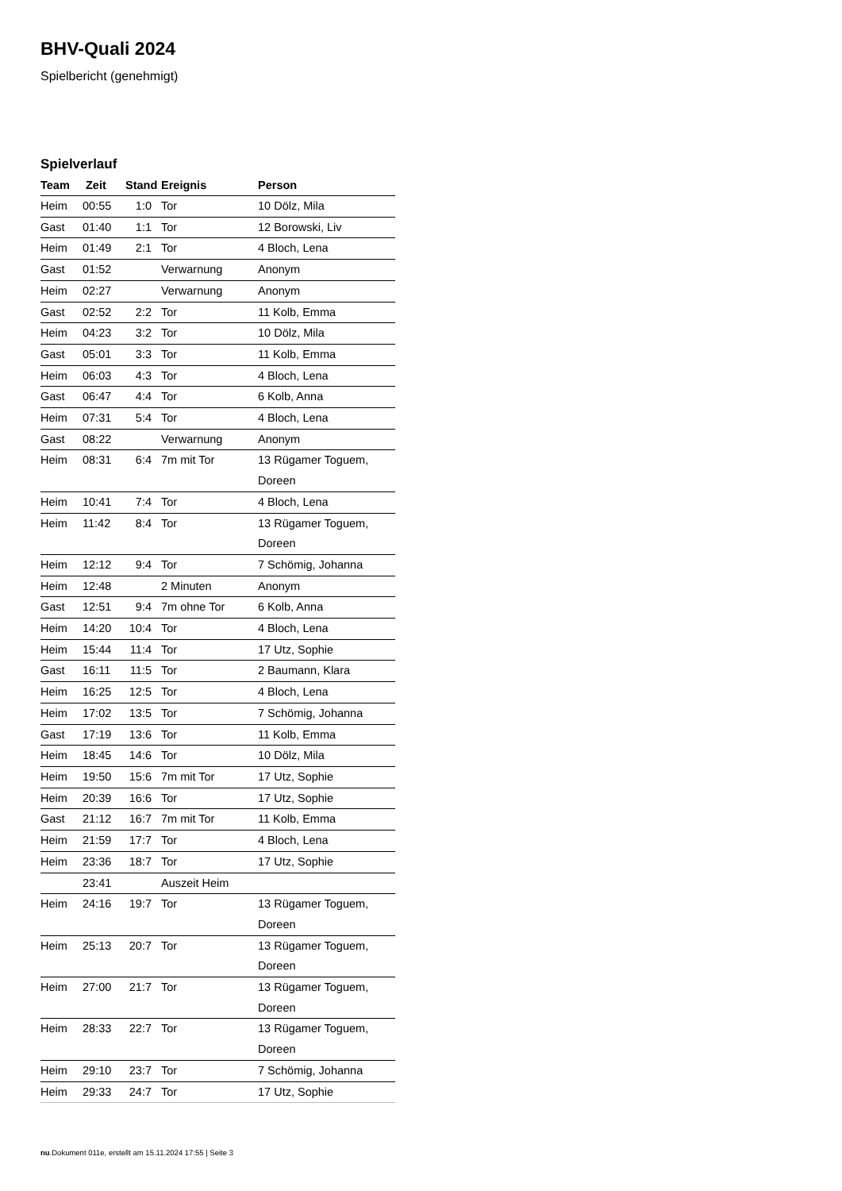BHV-Quali 2024
Spielbericht (genehmigt)
Spielverlauf
| Team | Zeit | Stand | Ereignis | Person |
| --- | --- | --- | --- | --- |
| Heim | 00:55 | 1:0 | Tor | 10 Dölz, Mila |
| Gast | 01:40 | 1:1 | Tor | 12 Borowski, Liv |
| Heim | 01:49 | 2:1 | Tor | 4 Bloch, Lena |
| Gast | 01:52 | | Verwarnung | Anonym |
| Heim | 02:27 | | Verwarnung | Anonym |
| Gast | 02:52 | 2:2 | Tor | 11 Kolb, Emma |
| Heim | 04:23 | 3:2 | Tor | 10 Dölz, Mila |
| Gast | 05:01 | 3:3 | Tor | 11 Kolb, Emma |
| Heim | 06:03 | 4:3 | Tor | 4 Bloch, Lena |
| Gast | 06:47 | 4:4 | Tor | 6 Kolb, Anna |
| Heim | 07:31 | 5:4 | Tor | 4 Bloch, Lena |
| Gast | 08:22 | | Verwarnung | Anonym |
| Heim | 08:31 | 6:4 | 7m mit Tor | 13 Rügamer Toguem, Doreen |
| Heim | 10:41 | 7:4 | Tor | 4 Bloch, Lena |
| Heim | 11:42 | 8:4 | Tor | 13 Rügamer Toguem, Doreen |
| Heim | 12:12 | 9:4 | Tor | 7 Schömig, Johanna |
| Heim | 12:48 | | 2 Minuten | Anonym |
| Gast | 12:51 | 9:4 | 7m ohne Tor | 6 Kolb, Anna |
| Heim | 14:20 | 10:4 | Tor | 4 Bloch, Lena |
| Heim | 15:44 | 11:4 | Tor | 17 Utz, Sophie |
| Gast | 16:11 | 11:5 | Tor | 2 Baumann, Klara |
| Heim | 16:25 | 12:5 | Tor | 4 Bloch, Lena |
| Heim | 17:02 | 13:5 | Tor | 7 Schömig, Johanna |
| Gast | 17:19 | 13:6 | Tor | 11 Kolb, Emma |
| Heim | 18:45 | 14:6 | Tor | 10 Dölz, Mila |
| Heim | 19:50 | 15:6 | 7m mit Tor | 17 Utz, Sophie |
| Heim | 20:39 | 16:6 | Tor | 17 Utz, Sophie |
| Gast | 21:12 | 16:7 | 7m mit Tor | 11 Kolb, Emma |
| Heim | 21:59 | 17:7 | Tor | 4 Bloch, Lena |
| Heim | 23:36 | 18:7 | Tor | 17 Utz, Sophie |
| | 23:41 | | Auszeit Heim | |
| Heim | 24:16 | 19:7 | Tor | 13 Rügamer Toguem, Doreen |
| Heim | 25:13 | 20:7 | Tor | 13 Rügamer Toguem, Doreen |
| Heim | 27:00 | 21:7 | Tor | 13 Rügamer Toguem, Doreen |
| Heim | 28:33 | 22:7 | Tor | 13 Rügamer Toguem, Doreen |
| Heim | 29:10 | 23:7 | Tor | 7 Schömig, Johanna |
| Heim | 29:33 | 24:7 | Tor | 17 Utz, Sophie |
nu.Dokument 011e, erstellt am 15.11.2024 17:55 | Seite 3